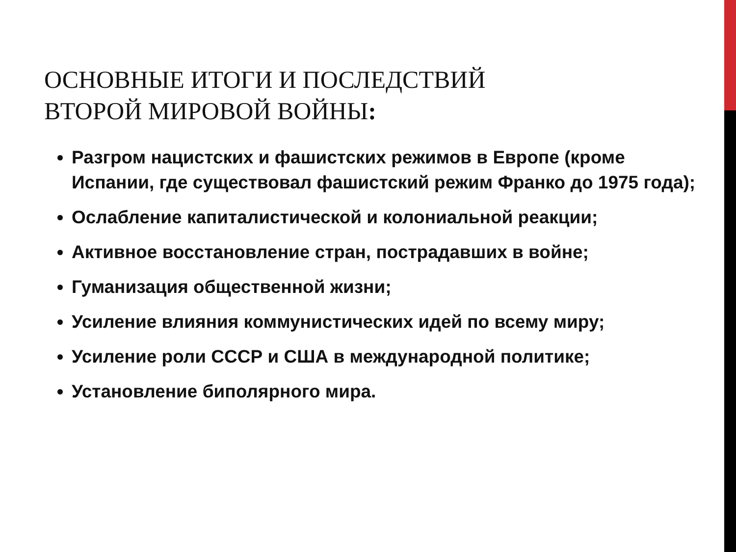ОСНОВНЫЕ ИТОГИ И ПОСЛЕДСТВИЙ
ВТОРОЙ МИРОВОЙ ВОЙНЫ:
Разгром нацистских и фашистских режимов в Европе (кроме Испании, где существовал фашистский режим Франко до 1975 года);
Ослабление капиталистической и колониальной реакции;
Активное восстановление стран, пострадавших в войне;
Гуманизация общественной жизни;
Усиление влияния коммунистических идей по всему миру;
Усиление роли СССР и США в международной политике;
Установление биполярного мира.